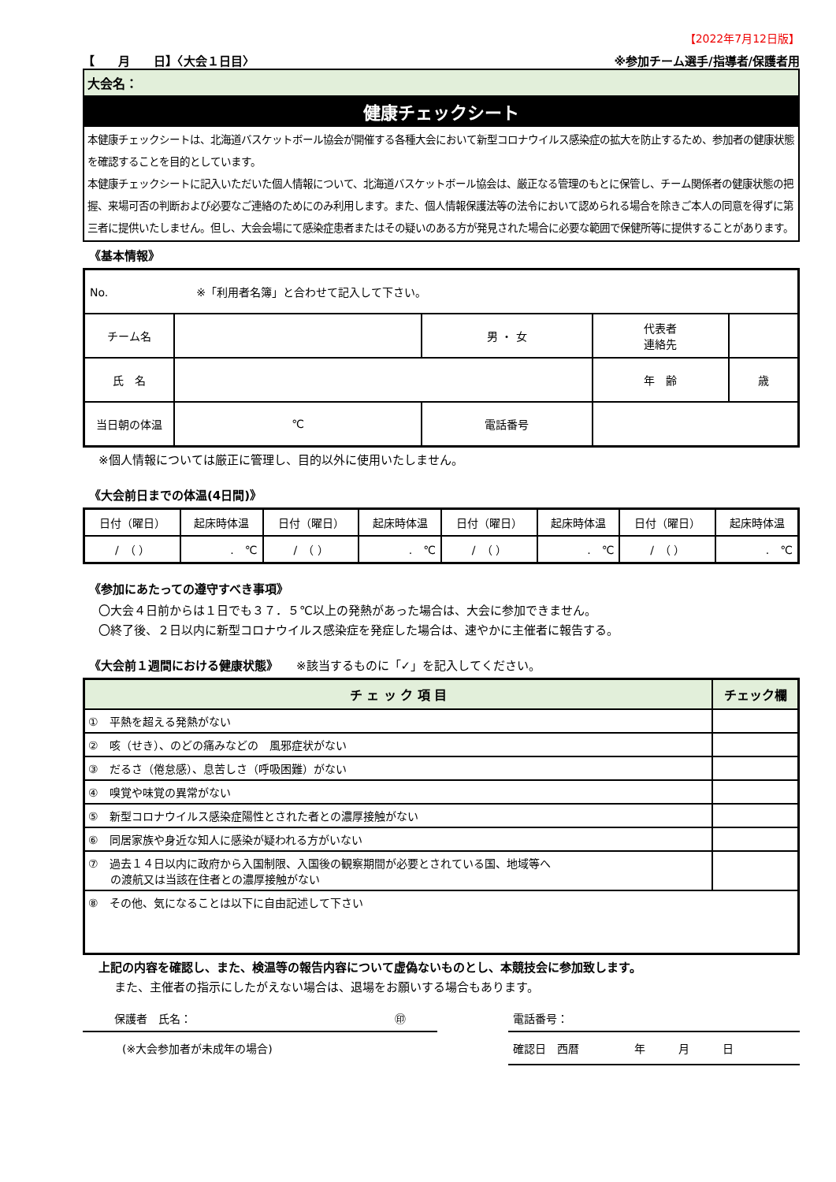【2022年7月12日版】
【　　月　　日】〈大会１日目〉 ※参加チーム選手/指導者/保護者用
大会名：
健康チェックシート
本健康チェックシートは、北海道バスケットボール協会が開催する各種大会において新型コロナウイルス感染症の拡大を防止するため、参加者の健康状態を確認することを目的としています。
本健康チェックシートに記入いただいた個人情報について、北海道バスケットボール協会は、厳正なる管理のもとに保管し、チーム関係者の健康状態の把握、来場可否の判断および必要なご連絡のためにのみ利用します。また、個人情報保護法等の法令において認められる場合を除きご本人の同意を得ずに第三者に提供いたしません。但し、大会会場にて感染症患者またはその疑いのある方が発見された場合に必要な範囲で保健所等に提供することがあります。
《基本情報》
| No. ※「利用者名簿」と合わせて記入して下さい。 | | | | |
| チーム名 | | 男 ・ 女 | 代表者 連絡先 | |
| 氏 名 | | | 年 齢 | 歳 |
| 当日朝の体温 | ℃ | 電話番号 | | |
※個人情報については厳正に管理し、目的以外に使用いたしません。
《大会前日までの体温(4日間)》
| 日付（曜日） | 起床時体温 | 日付（曜日） | 起床時体温 | 日付（曜日） | 起床時体温 | 日付（曜日） | 起床時体温 |
| / （ ） | . ℃ | / （ ） | . ℃ | / （ ） | . ℃ | / （ ） | . ℃ |
《参加にあたっての遵守すべき事項》
〇大会４日前からは１日でも３７．５℃以上の発熱があった場合は、大会に参加できません。
〇終了後、２日以内に新型コロナウイルス感染症を発症した場合は、速やかに主催者に報告する。
《大会前１週間における健康状態》　　※該当するものに「✓」を記入してください。
| チ ェ ッ ク 項 目 | チェック欄 |
| --- | --- |
| ① 平熱を超える発熱がない | |
| ② 咳（せき）、のどの痛みなどの 風邪症状がない | |
| ③ だるさ（倦怠感）、息苦しさ（呼吸困難）がない | |
| ④ 嗅覚や味覚の異常がない | |
| ⑤ 新型コロナウイルス感染症陽性とされた者との濃厚接触がない | |
| ⑥ 同居家族や身近な知人に感染が疑われる方がいない | |
| ⑦ 過去１４日以内に政府から入国制限、入国後の観察期間が必要とされている国、地域等へ の渡航又は当該在住者との濃厚接触がない | |
| ⑧ その他、気になることは以下に自由記述して下さい | |
上記の内容を確認し、また、検温等の報告内容について虚偽ないものとし、本競技会に参加致します。
また、主催者の指示にしたがえない場合は、退場をお願いする場合もあります。
保護者　氏名： ㊞
(※大会参加者が未成年の場合)
電話番号：
確認日　西暦　　　　　年　　　月　　　日